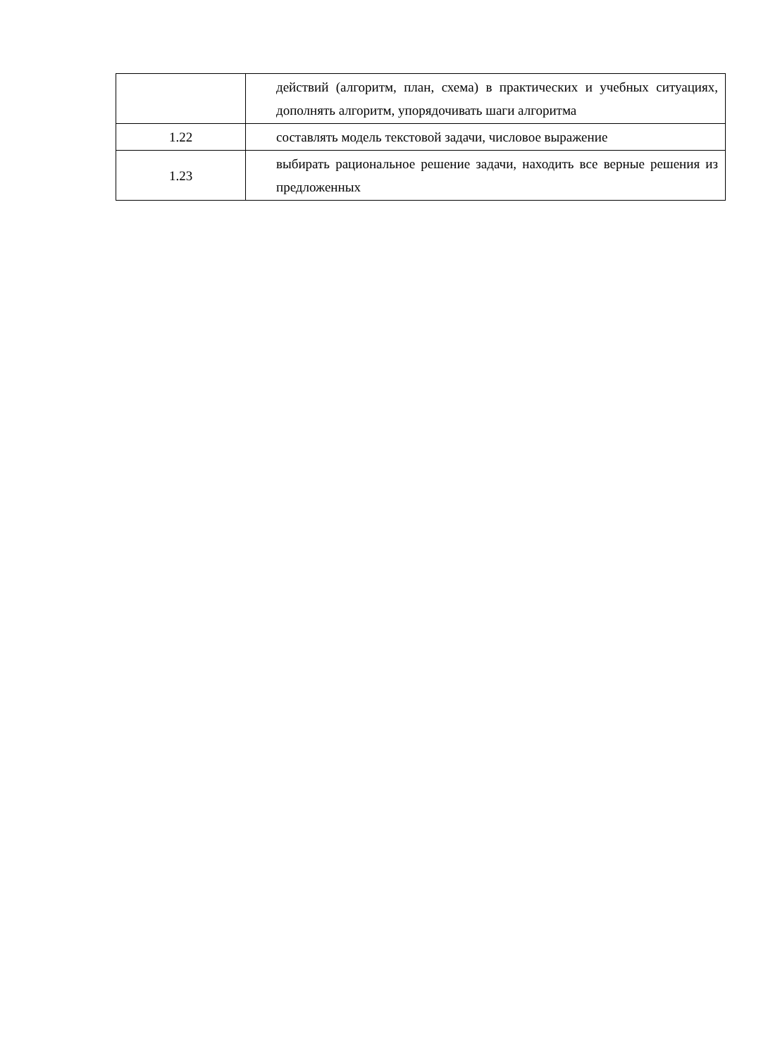| | действий (алгоритм, план, схема) в практических и учебных ситуациях, дополнять алгоритм, упорядочивать шаги алгоритма |
| 1.22 | составлять модель текстовой задачи, числовое выражение |
| 1.23 | выбирать рациональное решение задачи, находить все верные решения из предложенных |